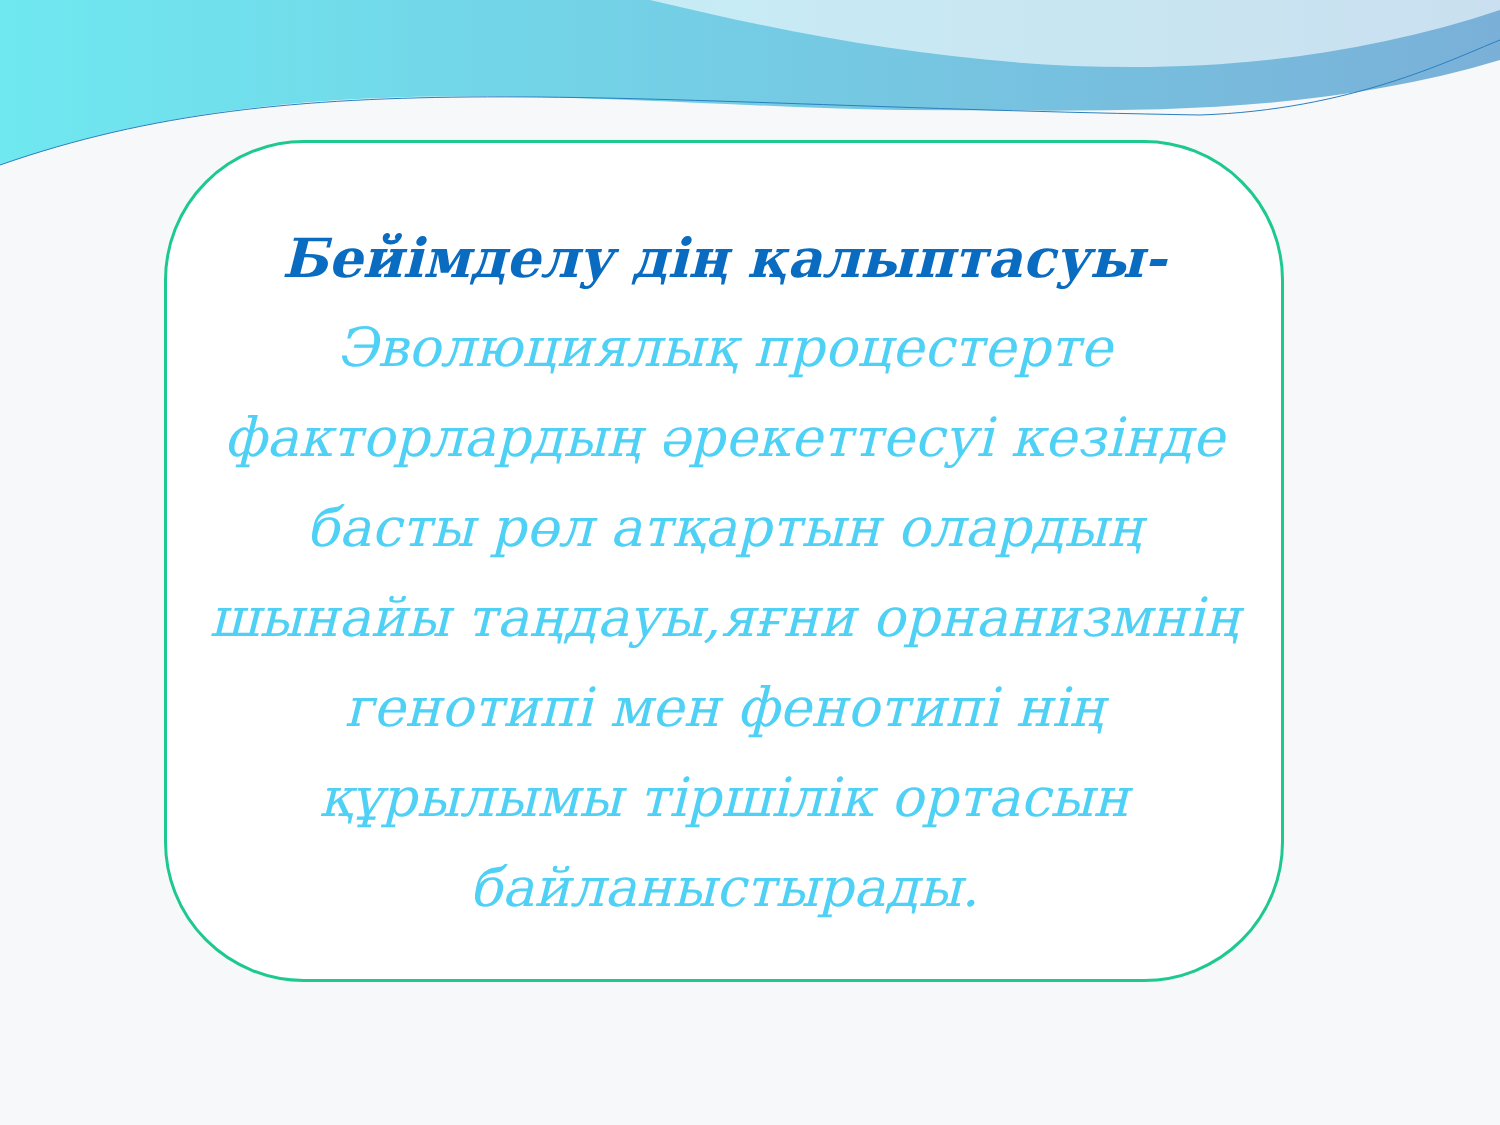Бейімделу дің қалыптасуы-
Эволюциялық процестерте факторлардың әрекеттесуі кезінде басты рөл атқартын олардың шынайы таңдауы,яғни орнанизмнің генотипі мен фенотипі нің құрылымы тіршілік ортасын байланыстырады.